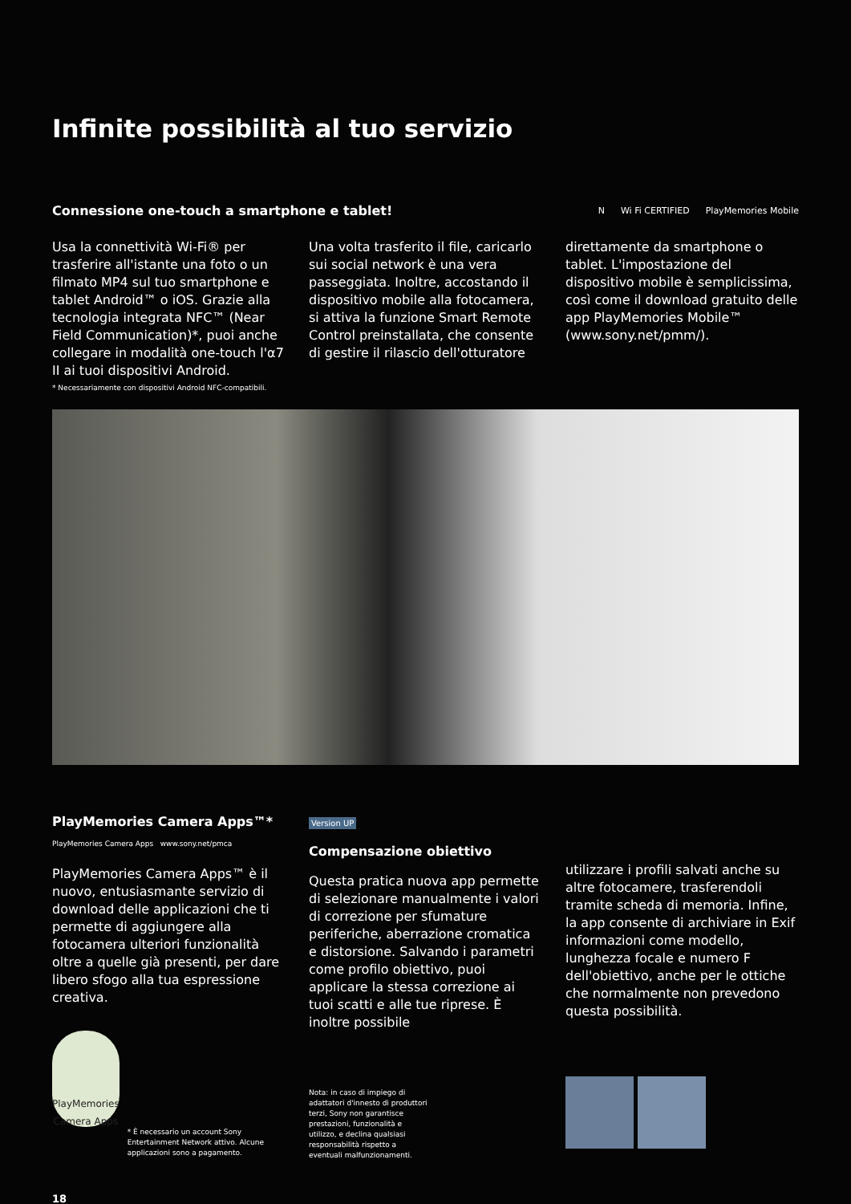Infinite possibilità al tuo servizio
Connessione one-touch a smartphone e tablet!
N Wi Fi CERTIFIED PlayMemories Mobile
Usa la connettività Wi-Fi® per trasferire all'istante una foto o un filmato MP4 sul tuo smartphone e tablet Android™ o iOS. Grazie alla tecnologia integrata NFC™ (Near Field Communication)*, puoi anche collegare in modalità one-touch l'α7 II ai tuoi dispositivi Android.
* Necessariamente con dispositivi Android NFC-compatibili.
Una volta trasferito il file, caricarlo sui social network è una vera passeggiata. Inoltre, accostando il dispositivo mobile alla fotocamera, si attiva la funzione Smart Remote Control preinstallata, che consente di gestire il rilascio dell'otturatore
direttamente da smartphone o tablet. L'impostazione del dispositivo mobile è semplicissima, così come il download gratuito delle app PlayMemories Mobile™ (www.sony.net/pmm/).
PlayMemories Camera Apps™*
PlayMemories Camera Apps www.sony.net/pmca
PlayMemories Camera Apps™ è il nuovo, entusiasmante servizio di download delle applicazioni che ti permette di aggiungere alla fotocamera ulteriori funzionalità oltre a quelle già presenti, per dare libero sfogo alla tua espressione creativa.
PlayMemories
Camera Apps
* È necessario un account Sony Entertainment Network attivo. Alcune applicazioni sono a pagamento.
Version UP
Compensazione obiettivo
Questa pratica nuova app permette di selezionare manualmente i valori di correzione per sfumature periferiche, aberrazione cromatica e distorsione. Salvando i parametri come profilo obiettivo, puoi applicare la stessa correzione ai tuoi scatti e alle tue riprese. È inoltre possibile
Nota: in caso di impiego di adattatori d'innesto di produttori terzi, Sony non garantisce prestazioni, funzionalità e utilizzo, e declina qualsiasi responsabilità rispetto a eventuali malfunzionamenti.
utilizzare i profili salvati anche su altre fotocamere, trasferendoli tramite scheda di memoria. Infine, la app consente di archiviare in Exif informazioni come modello, lunghezza focale e numero F dell'obiettivo, anche per le ottiche che normalmente non prevedono questa possibilità.
18